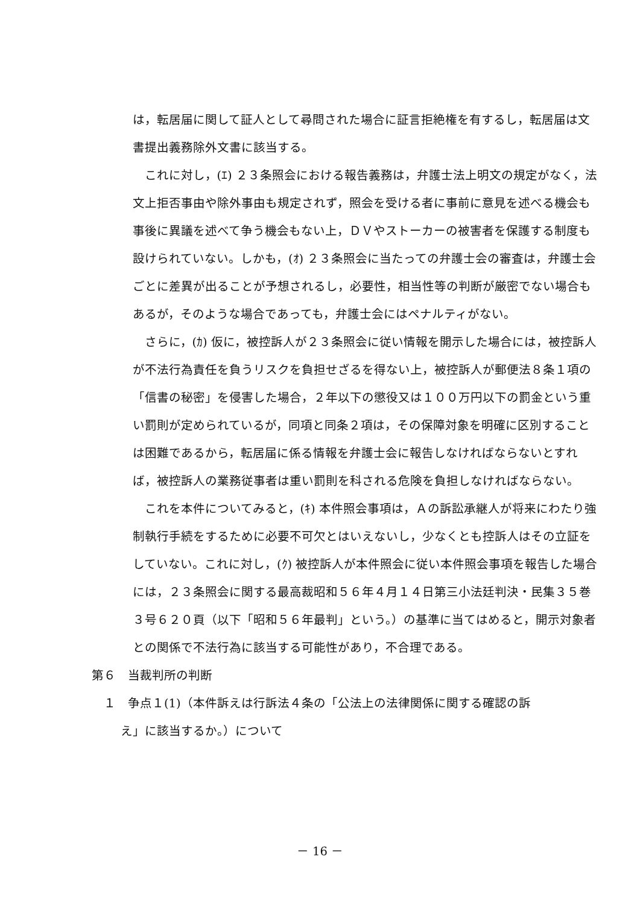は，転居届に関して証人として尋問された場合に証言拒絶権を有するし，転居届は文書提出義務除外文書に該当する。
これに対し，(ｴ) ２３条照会における報告義務は，弁護士法上明文の規定がなく，法文上拒否事由や除外事由も規定されず，照会を受ける者に事前に意見を述べる機会も事後に異議を述べて争う機会もない上，ＤＶやストーカーの被害者を保護する制度も設けられていない。しかも，(ｵ) ２３条照会に当たっての弁護士会の審査は，弁護士会ごとに差異が出ることが予想されるし，必要性，相当性等の判断が厳密でない場合もあるが，そのような場合であっても，弁護士会にはペナルティがない。
さらに，(ｶ) 仮に，被控訴人が２３条照会に従い情報を開示した場合には，被控訴人が不法行為責任を負うリスクを負担せざるを得ない上，被控訴人が郵便法８条１項の「信書の秘密」を侵害した場合，２年以下の懲役又は１００万円以下の罰金という重い罰則が定められているが，同項と同条２項は，その保障対象を明確に区別することは困難であるから，転居届に係る情報を弁護士会に報告しなければならないとすれば，被控訴人の業務従事者は重い罰則を科される危険を負担しなければならない。
これを本件についてみると，(ｷ) 本件照会事項は，Ａの訴訟承継人が将来にわたり強制執行手続をするために必要不可欠とはいえないし，少なくとも控訴人はその立証をしていない。これに対し，(ｸ) 被控訴人が本件照会に従い本件照会事項を報告した場合には，２３条照会に関する最高裁昭和５６年４月１４日第三小法廷判決・民集３５巻３号６２０頁（以下「昭和５６年最判」という。）の基準に当てはめると，開示対象者との関係で不法行為に該当する可能性があり，不合理である。
第６　当裁判所の判断
１　争点１(1)（本件訴えは行訴法４条の「公法上の法律関係に関する確認の訴
え」に該当するか。）について
－ 16 －